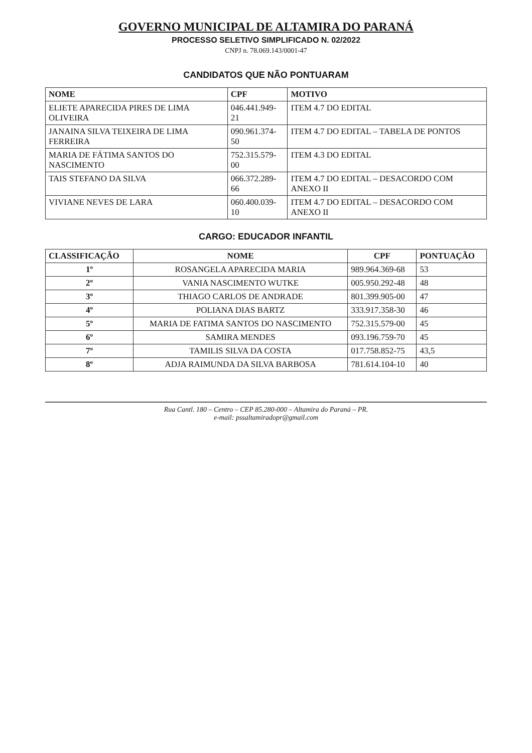GOVERNO MUNICIPAL DE ALTAMIRA DO PARANÁ
PROCESSO SELETIVO SIMPLIFICADO N. 02/2022
CNPJ n. 78.069.143/0001-47
CANDIDATOS QUE NÃO PONTUARAM
| NOME | CPF | MOTIVO |
| --- | --- | --- |
| ELIETE APARECIDA PIRES DE LIMA OLIVEIRA | 046.441.949-21 | ITEM 4.7 DO EDITAL |
| JANAINA SILVA TEIXEIRA DE LIMA FERREIRA | 090.961.374-50 | ITEM 4.7 DO EDITAL – TABELA DE PONTOS |
| MARIA DE FÁTIMA SANTOS DO NASCIMENTO | 752.315.579-00 | ITEM 4.3 DO EDITAL |
| TAIS STEFANO DA SILVA | 066.372.289-66 | ITEM 4.7 DO EDITAL – DESACORDO COM ANEXO II |
| VIVIANE NEVES DE LARA | 060.400.039-10 | ITEM 4.7 DO EDITAL – DESACORDO COM ANEXO II |
CARGO: EDUCADOR INFANTIL
| CLASSIFICAÇÃO | NOME | CPF | PONTUAÇÃO |
| --- | --- | --- | --- |
| 1º | ROSANGELA APARECIDA MARIA | 989.964.369-68 | 53 |
| 2º | VANIA NASCIMENTO WUTKE | 005.950.292-48 | 48 |
| 3º | THIAGO CARLOS DE ANDRADE | 801.399.905-00 | 47 |
| 4º | POLIANA DIAS BARTZ | 333.917.358-30 | 46 |
| 5º | MARIA DE FATIMA SANTOS DO NASCIMENTO | 752.315.579-00 | 45 |
| 6º | SAMIRA MENDES | 093.196.759-70 | 45 |
| 7º | TAMILIS SILVA DA COSTA | 017.758.852-75 | 43,5 |
| 8º | ADJA RAIMUNDA DA SILVA BARBOSA | 781.614.104-10 | 40 |
Rua Cantl. 180 – Centro – CEP 85.280-000 – Altamira do Paraná – PR.
e-mail: pssaltamiradopr@gmail.com